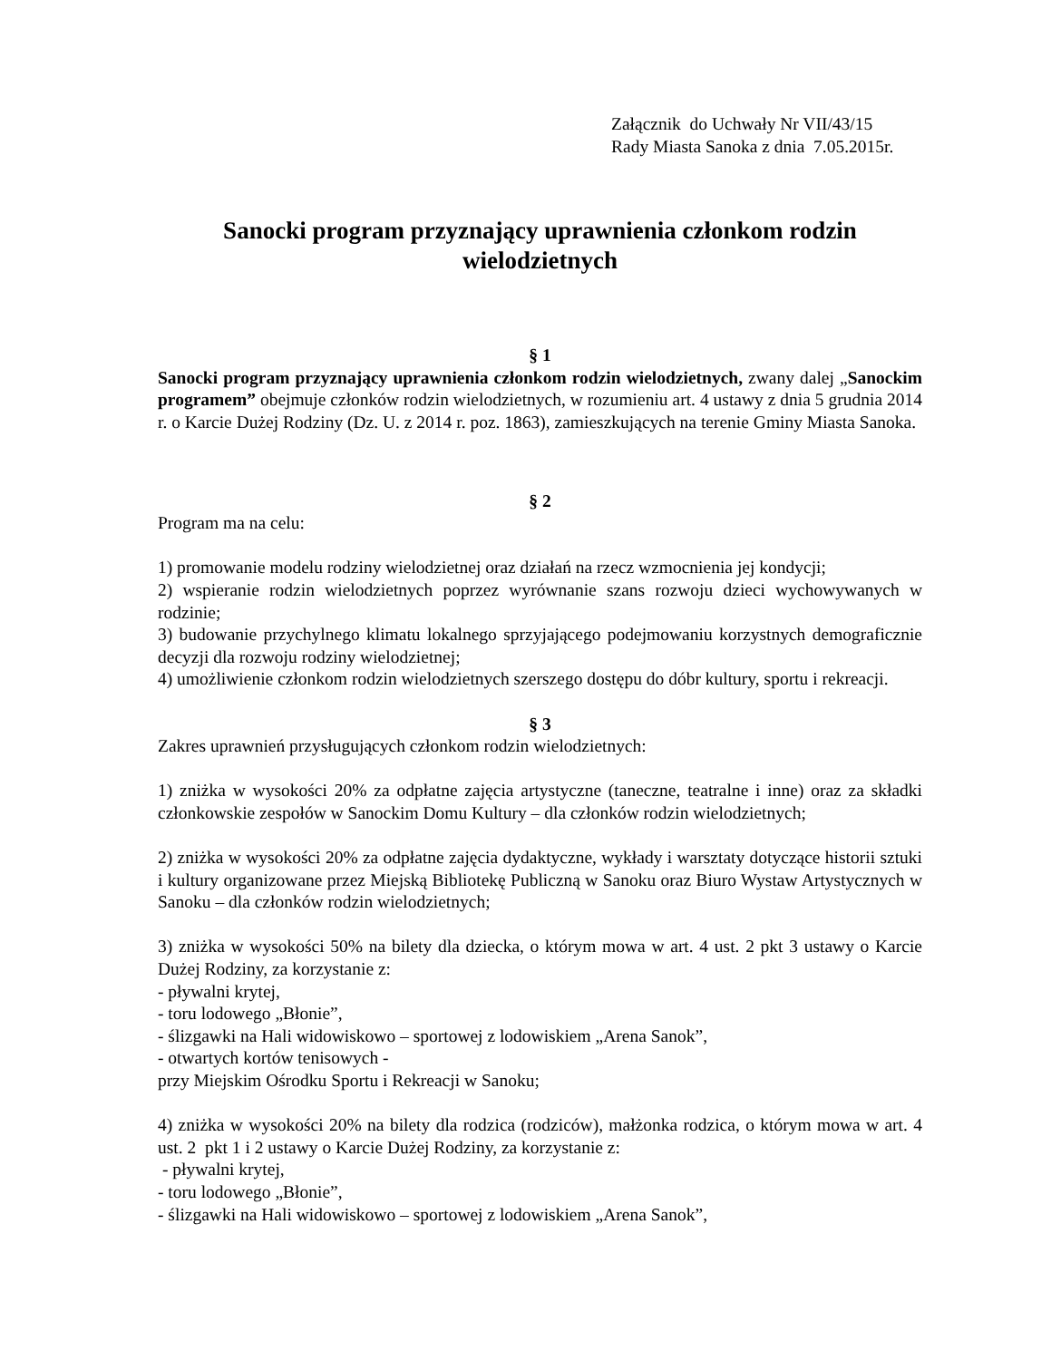Załącznik do Uchwały Nr VII/43/15
Rady Miasta Sanoka z dnia 7.05.2015r.
Sanocki program przyznający uprawnienia członkom rodzin wielodzietnych
§ 1
Sanocki program przyznający uprawnienia członkom rodzin wielodzietnych, zwany dalej „Sanockim programem” obejmuje członków rodzin wielodzietnych, w rozumieniu art. 4 ustawy z dnia 5 grudnia 2014 r. o Karcie Dużej Rodziny (Dz. U. z 2014 r. poz. 1863), zamieszkujących na terenie Gminy Miasta Sanoka.
§ 2
Program ma na celu:
1) promowanie modelu rodziny wielodzietnej oraz działań na rzecz wzmocnienia jej kondycji;
2) wspieranie rodzin wielodzietnych poprzez wyrównanie szans rozwoju dzieci wychowywanych w rodzinie;
3) budowanie przychylnego klimatu lokalnego sprzyjającego podejmowaniu korzystnych demograficznie decyzji dla rozwoju rodziny wielodzietnej;
4) umożliwienie członkom rodzin wielodzietnych szerszego dostępu do dóbr kultury, sportu i rekreacji.
§ 3
Zakres uprawnień przysługujących członkom rodzin wielodzietnych:
1) zniżka w wysokości 20% za odpłatne zajęcia artystyczne (taneczne, teatralne i inne) oraz za składki członkowskie zespołów w Sanockim Domu Kultury – dla członków rodzin wielodzietnych;
2) zniżka w wysokości 20% za odpłatne zajęcia dydaktyczne, wykłady i warsztaty dotyczące historii sztuki i kultury organizowane przez Miejską Bibliotekę Publiczną w Sanoku oraz Biuro Wystaw Artystycznych w Sanoku – dla członków rodzin wielodzietnych;
3) zniżka w wysokości 50% na bilety dla dziecka, o którym mowa w art. 4 ust. 2 pkt 3 ustawy o Karcie Dużej Rodziny, za korzystanie z:
- pływalni krytej,
- toru lodowego „Błonie”,
- ślizgawki na Hali widowiskowo – sportowej z lodowiskiem „Arena Sanok”,
- otwartych kortów tenisowych -
przy Miejskim Ośrodku Sportu i Rekreacji w Sanoku;
4) zniżka w wysokości 20% na bilety dla rodzica (rodziców), małżonka rodzica, o którym mowa w art. 4 ust. 2 pkt 1 i 2 ustawy o Karcie Dużej Rodziny, za korzystanie z:
- pływalni krytej,
- toru lodowego „Błonie”,
- ślizgawki na Hali widowiskowo – sportowej z lodowiskiem „Arena Sanok”,